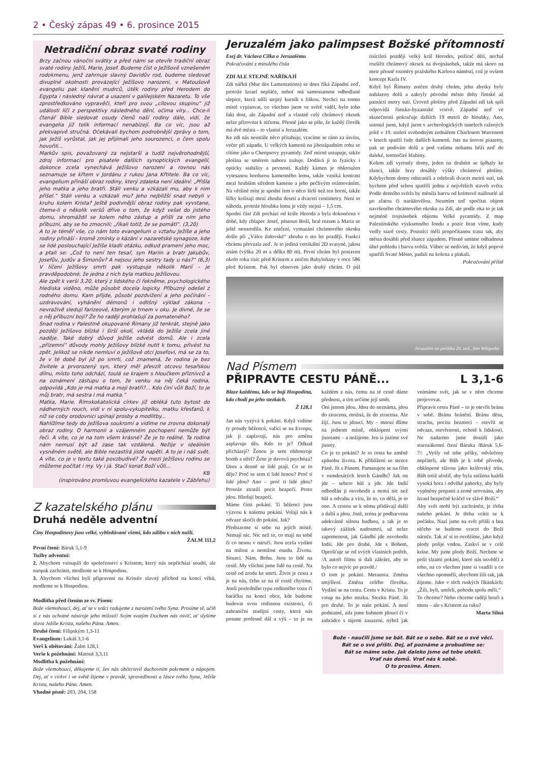2 • Český zápas 49 • 6. prosince 2015
Netradiční obraz svaté rodiny
Brzy začnou vánoční svátky a před námi se otevře tradiční obraz svaté rodiny. Ježíš, Marie, Josef. Budeme číst o Ježíšově vznešeném rodokmenu, jenž zahrnuje slavný Davidův rod, budeme sledovat divuplné okolnosti provázející Ježíšovo narození, v Matoušově evangeliu pak klanění mudrců, útěk rodiny před Herodem do Egypta i následný návrat a usazení v galilejském Nazaretu. To vše zprostředkováno vypravěči, kteří pro svou „cílovou skupinu“ již události líčí z perspektivy následného dění, očima víry... Chce-li čtenář Bible sledovat osudy členů naší rodiny dále, vidí, že evangelia již tolik informací nenabízejí. Ba co víc, jsou až překvapivě stručná. Očekávali bychom podrobnější zprávy o tom, jak Ježíš vyrůstal, jak jej přijímali jeho sourozenci, o čem spolu hovořili...
Markův spis, považovaný za nejstarší a tudíž nejvěrohodnější, zdroj informací pro pisatele dalších synoptických evangelií, dokonce zcela vynechává Ježíšovo narození a rovnou nás seznamuje se křtem v Jordánu z rukou Jana Křtitele. Ba co víc, evangelium přináší obraz rodiny, který zdaleka není ideální: „Přišla jeho matka a jeho bratři. Stáli venku a vzkázali mu, aby k nim přišel.“ Stáli venku a vzkázali mu? Jeho nejbližší snad nebyli v kruhu kolem Krista? Ještě podivnější obraz rodiny pak vyvstane, čteme-li o několik veršů dříve o tom, že když vešel do jistého domu, shromáždil se kolem něho zástup a přišli za ním jeho příbuzní, aby se ho zmocnili; „říkali totiž, že se pomátl“. (3,20)
A to je téměř vše, co nám toto evangelium o vztahu Ježíše a jeho rodiny přináší - kromě zmínky o kázání v nazaretské synagoze, kde se lidé poslouchající Ježíše kladli otázku, odkud pramení jeho moc, a ptali se: „Což to není ten tesař, syn Mariin a bratr Jakubův, Josefův, Judův a Šimonův? A nejsou jeho sestry tady u nás?“ (6,3) V líčení Ježíšovy smrti pak vystupuje několik Marií - je pravděpodobné, že jedna z nich byla matkou Ježíšovou.
Ale zpět k verši 3,20, který z lidského či řekněme, psychologického hlediska viděno, může působit docela logicky. Příbuzný odešel z rodného domu. Kam přijde, působí pozdvižení a jeho počínání - uzdravování, vyhánění démonů i odlišný výklad zákona - nevraživě sledují farizeové, kterým je trnem v oku. Je divné, že se o něj příbuzní bojí? Že ho raději prohlašují za pomateného?
Snad rodina v Palestině okupované Římany již tenkrát, stejně jako později Ježíšovo blízké i širší okolí, vkládá do Ježíše zcela jiné naděje. Také dobrý důvod Ježíše odvést domů. Ale i zcela „přízemní“ důvody mohly Ježíšovy blízké nutit k tomu, přivést ho zpět. Jelikož se nikde nemluví o Ježíšově otci Josefovi, má se za to, že v té době byl již po smrti, což znamená, že rodina je bez živitele a prvorozený syn, který měl převzít otcovu tesařskou dílnu, místo toho odchází, toulá se krajem s hloučkem příznivců a na oznámení zástupu o tom, že venku na něj čeká rodina, odpovídá „Kdo je má matka a moji bratři?... Kdo činí vůli Boží, to je můj bratr, má sestra i má matka.“
Matka, Marie. Římskokatolická církev již obléká tuto bytost do nádherných rouch, vidí v ní spolu-vykupitelku, matku křesťanů, k níž se coby orodovnici upínají prosby a modlitby...
Nahlížíme tedy do Ježíšova soukromí a vidíme ne zrovna dokonalý obraz rodiny. O harmonii a vzájemném pochopení nemůže být řeči. A víte, co je na tom všem krásné? Že je to reálné. Ta rodina nám nemusí být až zase tak vzdálená. Nežije v ideálním vysněném světě, ale Bible nezastírá jisté napětí. A to je i náš svět. A víte, co je v textu také povzbudivé? Že mezi Ježíšovu rodinu se můžeme počítat i my. Vy i já. Stačí konat Boží vůli...
KB
(inspirováno promluvou evangelického kazatele v Zábřehu)
Z kazatelského plánu
Druhá neděle adventní
Činy Hospodinovy jsou velké, vyhledávané všemi, kdo zálibu v nich našli.
ŽALM 111,2
První čtení: Báruk 5,1-9
Tužby adventní:
2. Abychom vstoupili do společenství s Kristem, který nás nepřichází soudit, ale naopak zachránit, modleme se k Hospodinu.
3. Abychom všichni byli připraveni na Kristův slavný příchod na konci věků, modleme se k Hospodinu.
Modlitba před čtením ze sv. Písem:
Bože všemohoucí, dej, ať se v srdci radujeme z narození tvého Syna. Prosíme tě, učiň si z nás ochotné nástroje jeho milosti! Svým svatým Duchem nás osviť, ať slyšíme slova Ježíše Krista, našeho Pána. Amen.
Druhé čtení: Filipským 1,3-11
Evangelium: Lukáš 3,1-6
Verš k obětování: Žalm 128,1
Verše k požehnání: Matouš 3,3.11
Modlitba k požehnání:
Bože všemohoucí, děkujeme ti, žes nás občerstvil duchovním pokrmem a nápojem. Dej, ať v církvi i ve světě žijeme v pravdě, spravedlnosti a lásce tvého Syna, Ježíše Krista, našeho Pána. Amen.
Vhodné písně: 203, 204, 158
Jeruzalém jako palimpsest Božské přítomnosti
Esej dr. Václava Cílka o Jeruzalému
Pokračování z minulého čísla
ZDI ALE STEJNĚ NAŘÍKAJÍ
Zdi nářků (Mur des Lamentations) se dnes říká Západní zeď, protože Izrael nepláče, neboť má samostatnost odhodlané slepice, která sdílí stejný kurník s liškou. Nechci na tomto místě vypisovat, co všechno jsem ve světě viděl, bylo toho fakt dost, ale Západní zeď a vlastně celý chrámový okrsek nelze přirovnat k ničemu. Přesně jako se píše, že každý člověk má dvě města – to vlastní a Jeruzalém.
Ke zdi nás neustále něco přitahuje, vracíme se ráno za úsvitu, večer při západu. U velkých kamenů na jihozápadním rohu se cítíme jako u Cheopsovy pyramidy. Zeď mírně ustupuje, takže plošina se směrem nahoru zužuje. Dodává jí to fyzicky i opticky stability a pevnosti. Každý kámen je obkroužen vytesanou bordurou kamenného lemu, takže vzniká kontrast mezi hrubším středem kamene a jeho pečlivým orámováním. Na většině míst je spodní lem o něco širší než ten horní, takže šířky kolísají mezi zhruba deseti a dvaceti centimetry. Není to náhoda, protože hloubka lemu je vždy stejná – 1,5 cm.
Spodní část Zdi pochází od krále Heroda a byla dokončena v době, kdy chlapec Josef, pěstoun Boží, bral rozum a Maria se ještě nenarodila. Ke zničení, vymazání chrámového okrsku došlo při „Válce židovské“ zhruba o sto let později. Funkci chrámu převzala zeď. Je to jediná vertikální 2D svatyně, jakou znám (výška 20 m a délka 80 m). První chrám byl postaven okolo roku tisíc před Kristem a zničen Babyloňany v roce 586 před Kristem. Pak byl obnoven jako druhý chrám. O půl tisíciletí později velký král Herodes, požírač dětí, nechal rozšířit chrámový okrsek na dvojnásobek, takže má skoro na metr přesně rozměry pražského Karlova náměstí, což je ovšem koncept Karla IV.
Když byl Římany zničen druhý chrám, jeho zbytky byly naházeny dolů a zakryly původní město doby římské až patnácti metry suti. Úroveň plošiny před Západní zdí tak spíš odpovídá římsko-byzantské vrstvě. Západní zeď ve skutečnosti pokračuje dalších 19 metrů do hloubky. Ano, ustrnul jsem, když jsem v archeologických tunelech ražených ještě v 19. století svobodným zednářem Charlesem Warrenem v letech spatřil řady dalších kamenů. Jste na úrovni piazetty, pak se podíváte dolů a pod vašima nohama běží zeď do daleké, temnočiré hlubiny.
Kolem zdi vyrostly domy, jeden na druhém se šplhaly ke slunci, takže brzy dosáhly výšky chrámové plošiny. Kdybychom domy odstranili a odebrali dvacet metrů sutí, tak bychom před sebou spatřili jednu z největších staveb světa. Podle denního světla by měnila barvu od krémově nažloutlé až po zlatou či narůžovělou. Neumím teď spočítat objem navršeného chrámového okrsku za Zdí, ale podle oka to je tak nejméně trojnásobek objemu Velké pyramidy. Z map Palestinského výzkumného fondu a pozic bran víme, kudy vedly staré cesty. Poutníci měli propočítanou trasu tak, aby města dosáhli před slunce západem. Přesně umíme odhadnout úhel pohledu i barvu světla. Vůbec se nedivím, že když poprvé spatřili Svaté Město, padali na kolena a plakali.
Pokračování příště
Jeruzalém na počátku 20. stol., foto Wikipedia
Nad Písmem
PŘIPRAVTE CESTU PÁNĚ... L 3,1-6
Blaze každému, kdo se bojí Hospodina, kdo chodí po jeho stezkách.
Ž 128,1
Jan nás vyzývá k pokání. Když vidíme ty proudy běženců, valící se na Evropu, jak ji zaplavují, nás pro změnu zaplavuje děs. Kdo to je? Odkud přicházejí? Ženou je sem ohňostroje bomb a střel? Žene je davová psychóza? Dnes a denně se lidé ptají. Co se to děje? Proč se sem ti lidé hrnou? Proč ti lidé jdou? Ano – proč ti lidé jdou? Protože ztratili pocit bezpečí. Proto jdou. Hledají bezpečí.
Máme činit pokání. Ti běženci jsou výzvou k našemu pokání. Volají nás k odvaze skočit do pokání. Jak?
Představme si sebe na jejich místě. Nemají nic. Nic než to, co mají na sobě či co nesou v náručí. Jsou zcela vydáni na milost a nemilost osudu. Životu. Situaci. Nám. Bohu. Jsou to lidé na cestě. My všichni jsme lidé na cestě. Na cestě od zrodu ke smrti. Život je cesta a je na nás, čeho se na té cestě chytíme. Jestli posledního typu rodinného vozu či baráčku na konci obce, kde budeme budovat svou rodinnou existenci, či zahraniční studijní cesty, která nás posune profesně dál a výš – to je na každém z nás, čemu na té cestě dáme přednost, a tím určíme její směr.
Oni jenom jdou. Jdou do neznáma, jdou do ztracena, možná, že do ztracena. Ale žijí. Jsou to jdoucí. My – mnozí dlíme na jednom místě, obklopeni svými jistotami – a nežijeme. Jen si jistíme své jistoty.
Co je to pokání? Je to cesta ke změně způsobu života. K přiblížení se stezce Páně. Jít s Pánem. Pamatujete se na film v osmdesátých letech Gándhí? Jak on jde – sebere hůl a jde. Jde Indií odhodlán ji osvobodit a nemá nic než hůl a odvahu a víru, že to, co dělá, je to ono. A cestou se k němu přidávají další a další a jdou. Jistě, scéna je podbarvena adekvátně silnou hudbou, a tak je to takový zážitek nadosmrti, už nelze zapomenout, jak Gándhí jde osvobodit Indii. Jde pro druhé. Jde s Bohem. Oprošťuje se od svých vlastních potřeb. /A autoři filmu si dali záležet, aby to bylo co nejvíc po pravdě./
O tom je pokání. Metanoia. Změna smýšlení. Změna celého člověka. Vydání se na cestu. Cestu v Kristu. To je vstup na jeho stezku. Stezku Páně. Jít pro druhé. To je naše pokání. A není podstatné, zda jsme bahnem jdoucí či v zahrádce s tújemi zasazení, nýbrž jak vnímáme svět, jak se v něm chceme projevovat.
Připravit cestu Páně – to je otevřít bránu v sobě. Bránu bránění. Bránu děsu, strachu, pocitu bezmoci – otevřít se odvaze, otevřenosti, ochotě k lidskosti. Ne nadarmo jsme dostali jako starozákonní čtení Báruka /Báruk 5,6-7/: „Vyšly od tebe pěšky, odvlečeny nepřáteli, ale Bůh je k tobě přivede, obklopené slávou jako královský trůn. Bůh totiž uložil, aby byla snížena každá vysoká hora i odvěké pahorky, aby byly vyplněny propasti a země urovnána, aby Izrael bezpečně kráčel ve slávě Boží.“
Aby svět mohl být zachráněn, je třeba našeho pokání. Je třeba vrátit se k počátku. Nazí jsme na svět přišli a bez ničeho se budeme vracet do Boží náruče. Tak ať si to osvěžíme, jako když plody polije vodou. Zaskví se v celé kráse. My jsme plody Boží. Nechme se polít slzami pokání, které nás usvědčí z toho, na co všechno jsme si vsadili a co všechno opomněli, abychom žili tak, jak žijeme. Jako v těch ruských říkánkách: „Žili, byli, umřeli, pohodu spolu měli.“
To chceme? Nebo chceme raději bouři a tmou – ale s Kristem za ruku?
Marta Silná
Bože - naučili jsme se bát. Bát se o sebe. Bát se o své věci.
Bát se o své příští. Dej, ať poznáme a probudíme se:
Bát se máme sebe. Jak daleko jsme od tebe utekli.
Vrať nás domů. Vrať nás k sobě.
O to prosíme. Amen.